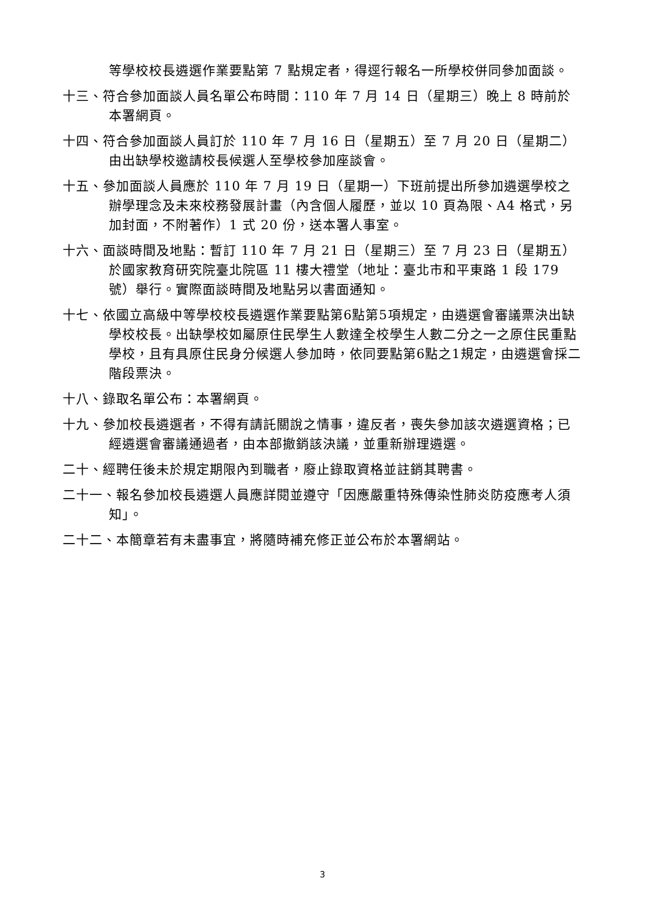等學校校長遴選作業要點第 7 點規定者，得逕行報名一所學校併同參加面談。
十三、符合參加面談人員名單公布時間：110 年 7 月 14 日（星期三）晚上 8 時前於本署網頁。
十四、符合參加面談人員訂於 110 年 7 月 16 日（星期五）至 7 月 20 日（星期二）由出缺學校邀請校長候選人至學校參加座談會。
十五、參加面談人員應於 110 年 7 月 19 日（星期一）下班前提出所參加遴選學校之辦學理念及未來校務發展計畫（內含個人履歷，並以 10 頁為限、A4 格式，另加封面，不附著作）1 式 20 份，送本署人事室。
十六、面談時間及地點：暫訂 110 年 7 月 21 日（星期三）至 7 月 23 日（星期五）於國家教育研究院臺北院區 11 樓大禮堂（地址：臺北市和平東路 1 段 179 號）舉行。實際面談時間及地點另以書面通知。
十七、依國立高級中等學校校長遴選作業要點第6點第5項規定，由遴選會審議票決出缺學校校長。出缺學校如屬原住民學生人數達全校學生人數二分之一之原住民重點學校，且有具原住民身分候選人參加時，依同要點第6點之1規定，由遴選會採二階段票決。
十八、錄取名單公布：本署網頁。
十九、參加校長遴選者，不得有請託關說之情事，違反者，喪失參加該次遴選資格；已經遴選會審議通過者，由本部撤銷該決議，並重新辦理遴選。
二十、經聘任後未於規定期限內到職者，廢止錄取資格並註銷其聘書。
二十一、報名參加校長遴選人員應詳閱並遵守「因應嚴重特殊傳染性肺炎防疫應考人須知」。
二十二、本簡章若有未盡事宜，將隨時補充修正並公布於本署網站。
3